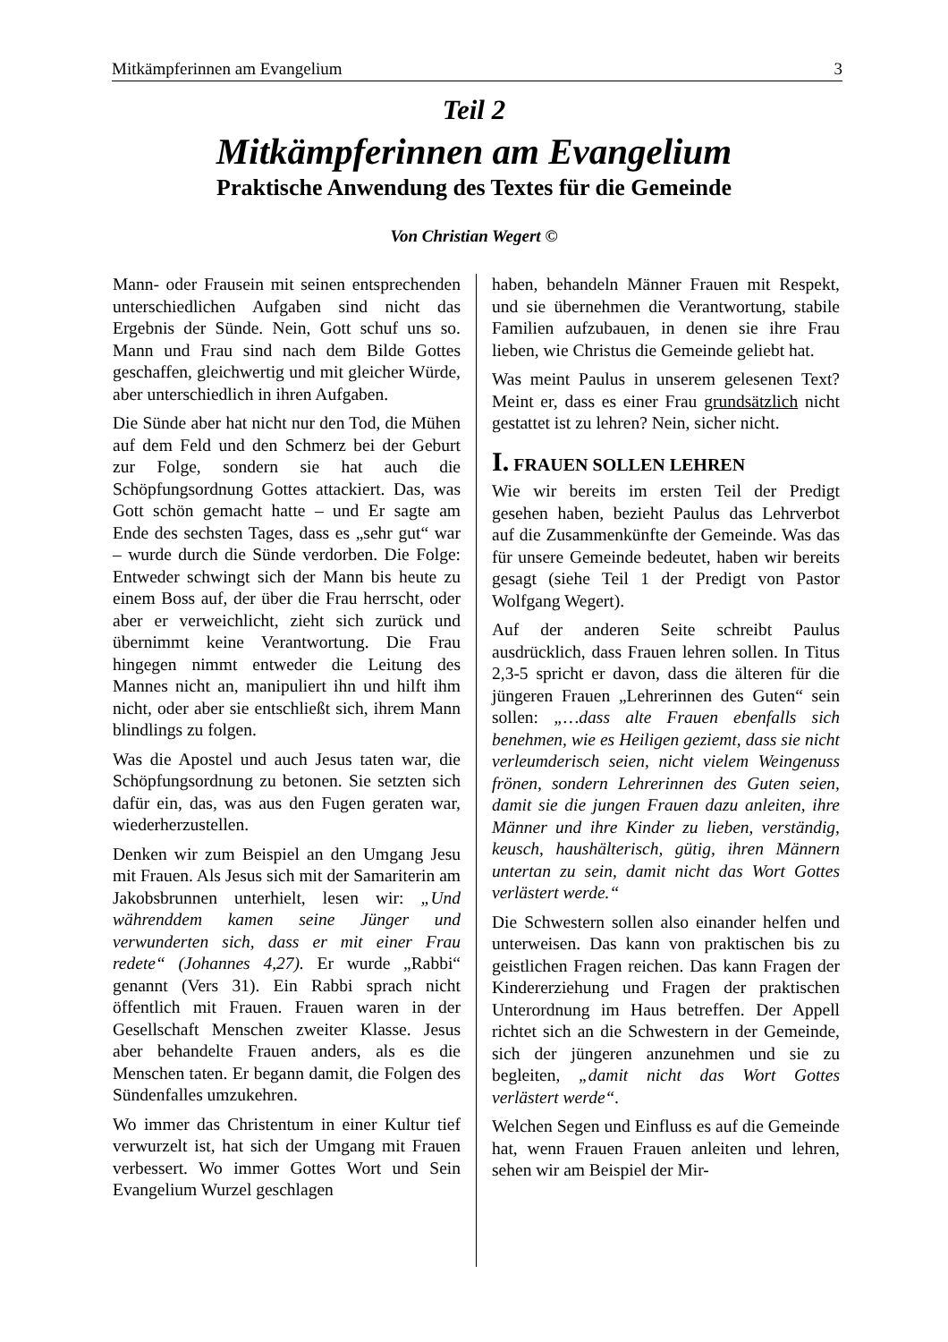Mitkämpferinnen am Evangelium 3
Teil 2
Mitkämpferinnen am Evangelium
Praktische Anwendung des Textes für die Gemeinde
Von Christian Wegert ©
Mann- oder Frausein mit seinen entsprechenden unterschiedlichen Aufgaben sind nicht das Ergebnis der Sünde. Nein, Gott schuf uns so. Mann und Frau sind nach dem Bilde Gottes geschaffen, gleichwertig und mit gleicher Würde, aber unterschiedlich in ihren Aufgaben.
Die Sünde aber hat nicht nur den Tod, die Mühen auf dem Feld und den Schmerz bei der Geburt zur Folge, sondern sie hat auch die Schöpfungsordnung Gottes attackiert. Das, was Gott schön gemacht hatte – und Er sagte am Ende des sechsten Tages, dass es „sehr gut“ war – wurde durch die Sünde verdorben. Die Folge: Entweder schwingt sich der Mann bis heute zu einem Boss auf, der über die Frau herrscht, oder aber er verweichlicht, zieht sich zurück und übernimmt keine Verantwortung. Die Frau hingegen nimmt entweder die Leitung des Mannes nicht an, manipuliert ihn und hilft ihm nicht, oder aber sie entschließt sich, ihrem Mann blindlings zu folgen.
Was die Apostel und auch Jesus taten war, die Schöpfungsordnung zu betonen. Sie setzten sich dafür ein, das, was aus den Fugen geraten war, wiederherzustellen.
Denken wir zum Beispiel an den Umgang Jesu mit Frauen. Als Jesus sich mit der Samariterin am Jakobsbrunnen unterhielt, lesen wir: „Und währenddem kamen seine Jünger und verwunderten sich, dass er mit einer Frau redete“ (Johannes 4,27). Er wurde „Rabbi“ genannt (Vers 31). Ein Rabbi sprach nicht öffentlich mit Frauen. Frauen waren in der Gesellschaft Menschen zweiter Klasse. Jesus aber behandelte Frauen anders, als es die Menschen taten. Er begann damit, die Folgen des Sündenfalles umzukehren.
Wo immer das Christentum in einer Kultur tief verwurzelt ist, hat sich der Umgang mit Frauen verbessert. Wo immer Gottes Wort und Sein Evangelium Wurzel geschlagen
haben, behandeln Männer Frauen mit Respekt, und sie übernehmen die Verantwortung, stabile Familien aufzubauen, in denen sie ihre Frau lieben, wie Christus die Gemeinde geliebt hat.
Was meint Paulus in unserem gelesenen Text? Meint er, dass es einer Frau grundsätzlich nicht gestattet ist zu lehren? Nein, sicher nicht.
I. FRAUEN SOLLEN LEHREN
Wie wir bereits im ersten Teil der Predigt gesehen haben, bezieht Paulus das Lehrverbot auf die Zusammenkünfte der Gemeinde. Was das für unsere Gemeinde bedeutet, haben wir bereits gesagt (siehe Teil 1 der Predigt von Pastor Wolfgang Wegert).
Auf der anderen Seite schreibt Paulus ausdrücklich, dass Frauen lehren sollen. In Titus 2,3-5 spricht er davon, dass die älteren für die jüngeren Frauen „Lehrerinnen des Guten“ sein sollen: „…dass alte Frauen ebenfalls sich benehmen, wie es Heiligen geziemt, dass sie nicht verleumderisch seien, nicht vielem Weingenuss frönen, sondern Lehrerinnen des Guten seien, damit sie die jungen Frauen dazu anleiten, ihre Männer und ihre Kinder zu lieben, verständig, keusch, haushälterisch, gütig, ihren Männern untertan zu sein, damit nicht das Wort Gottes verlästert werde.“
Die Schwestern sollen also einander helfen und unterweisen. Das kann von praktischen bis zu geistlichen Fragen reichen. Das kann Fragen der Kindererziehung und Fragen der praktischen Unterordnung im Haus betreffen. Der Appell richtet sich an die Schwestern in der Gemeinde, sich der jüngeren anzunehmen und sie zu begleiten, „damit nicht das Wort Gottes verlästert werde“.
Welchen Segen und Einfluss es auf die Gemeinde hat, wenn Frauen Frauen anleiten und lehren, sehen wir am Beispiel der Mir-